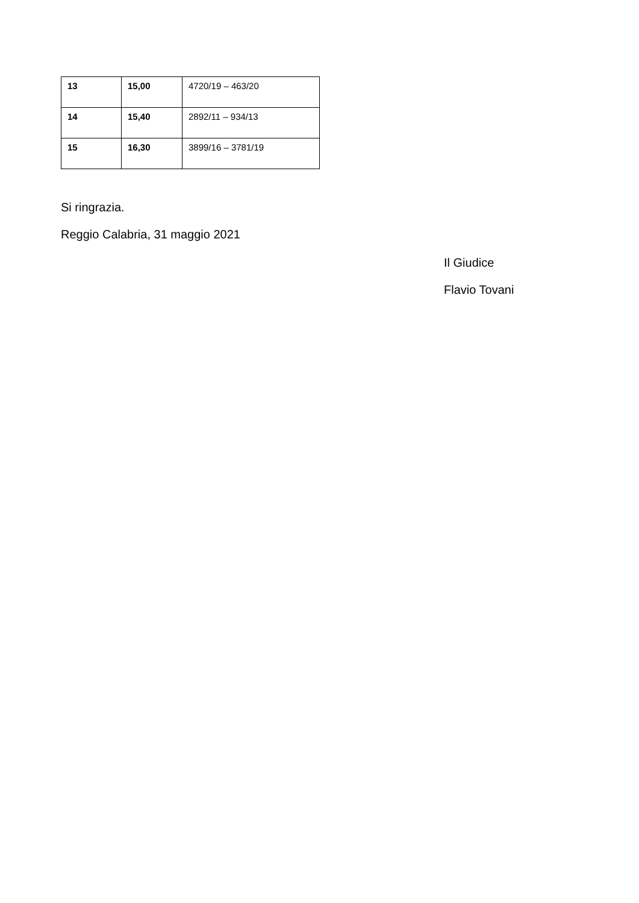| 13 | 15,00 | 4720/19 – 463/20 |
| 14 | 15,40 | 2892/11 – 934/13 |
| 15 | 16,30 | 3899/16 – 3781/19 |
Si ringrazia.
Reggio Calabria, 31 maggio 2021
Il Giudice
Flavio Tovani